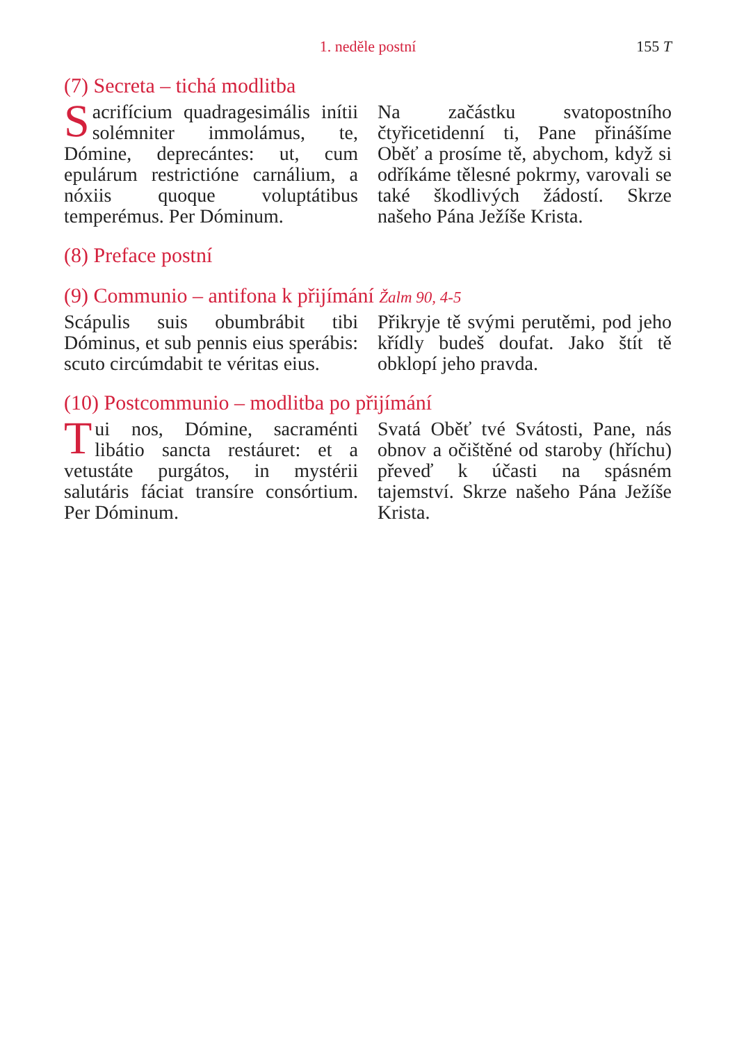1. neděle postní
155 T
(7) Secreta – tichá modlitba
Sacrifícium quadragesimális inítii solémniter immolámus, te, Dómine, deprecántes: ut, cum epulárum restrictióne carnálium, a nóxiis quoque voluptátibus temperémus. Per Dóminum.
Na začástku svatopostního čtyřicetidenní ti, Pane přinášíme Oběť a prosíme tě, abychom, když si odříkáme tělesné pokrmy, varovali se také škodlivých žádostí. Skrze našeho Pána Ježíše Krista.
(8) Preface postní
(9) Communio – antifona k přijímání Žalm 90, 4-5
Scápulis suis obumbrábit tibi Dóminus, et sub pennis eius sperábis: scuto circúmdabit te véritas eius.
Přikryje tě svými perutěmi, pod jeho křídly budeš doufat. Jako štít tě obklopí jeho pravda.
(10) Postcommunio – modlitba po přijímání
Tui nos, Dómine, sacraménti libátio sancta restáuret: et a vetustáte purgátos, in mystérii salutáris fáciat transíre consórtium. Per Dóminum.
Svatá Oběť tvé Svátosti, Pane, nás obnov a očištěné od staroby (hříchu) převeď k účasti na spásném tajemství. Skrze našeho Pána Ježíše Krista.